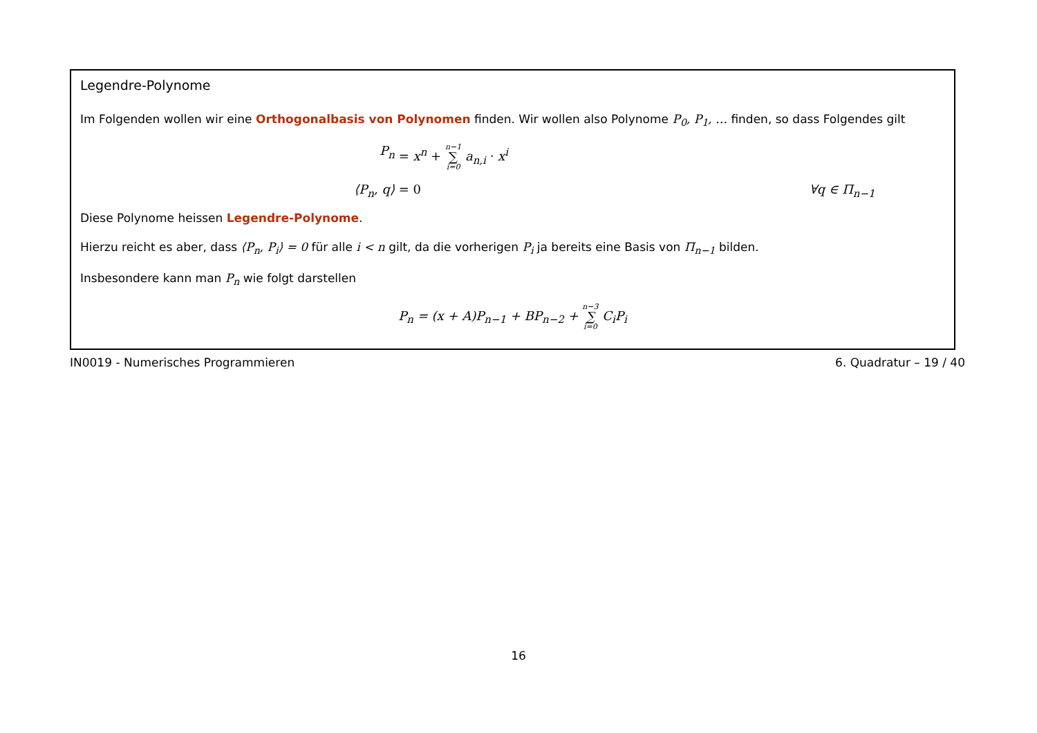Legendre-Polynome
Im Folgenden wollen wir eine Orthogonalbasis von Polynomen finden. Wir wollen also Polynome P<sub>0</sub>, P<sub>1</sub>, … finden, so dass Folgendes gilt
P<sub>n</sub> = x<sup>n</sup> + n−1 ∑ i=0 a<sub>n,i</sub> · x<sup>i</sup>
⟨P<sub>n</sub>, q⟩ = 0 ∀q ∈ Π<sub>n−1</sub>
Diese Polynome heissen Legendre-Polynome.
Hierzu reicht es aber, dass ⟨P<sub>n</sub>, P<sub>i</sub>⟩ = 0 für alle i < n gilt, da die vorherigen P<sub>i</sub> ja bereits eine Basis von Π<sub>n−1</sub> bilden.
Insbesondere kann man P<sub>n</sub> wie folgt darstellen
P<sub>n</sub> = (x + A)P<sub>n−1</sub> + BP<sub>n−2</sub> + n−3 ∑ i=0 C<sub>i</sub>P<sub>i</sub>
IN0019 - Numerisches Programmieren 6. Quadratur – 19 / 40
16